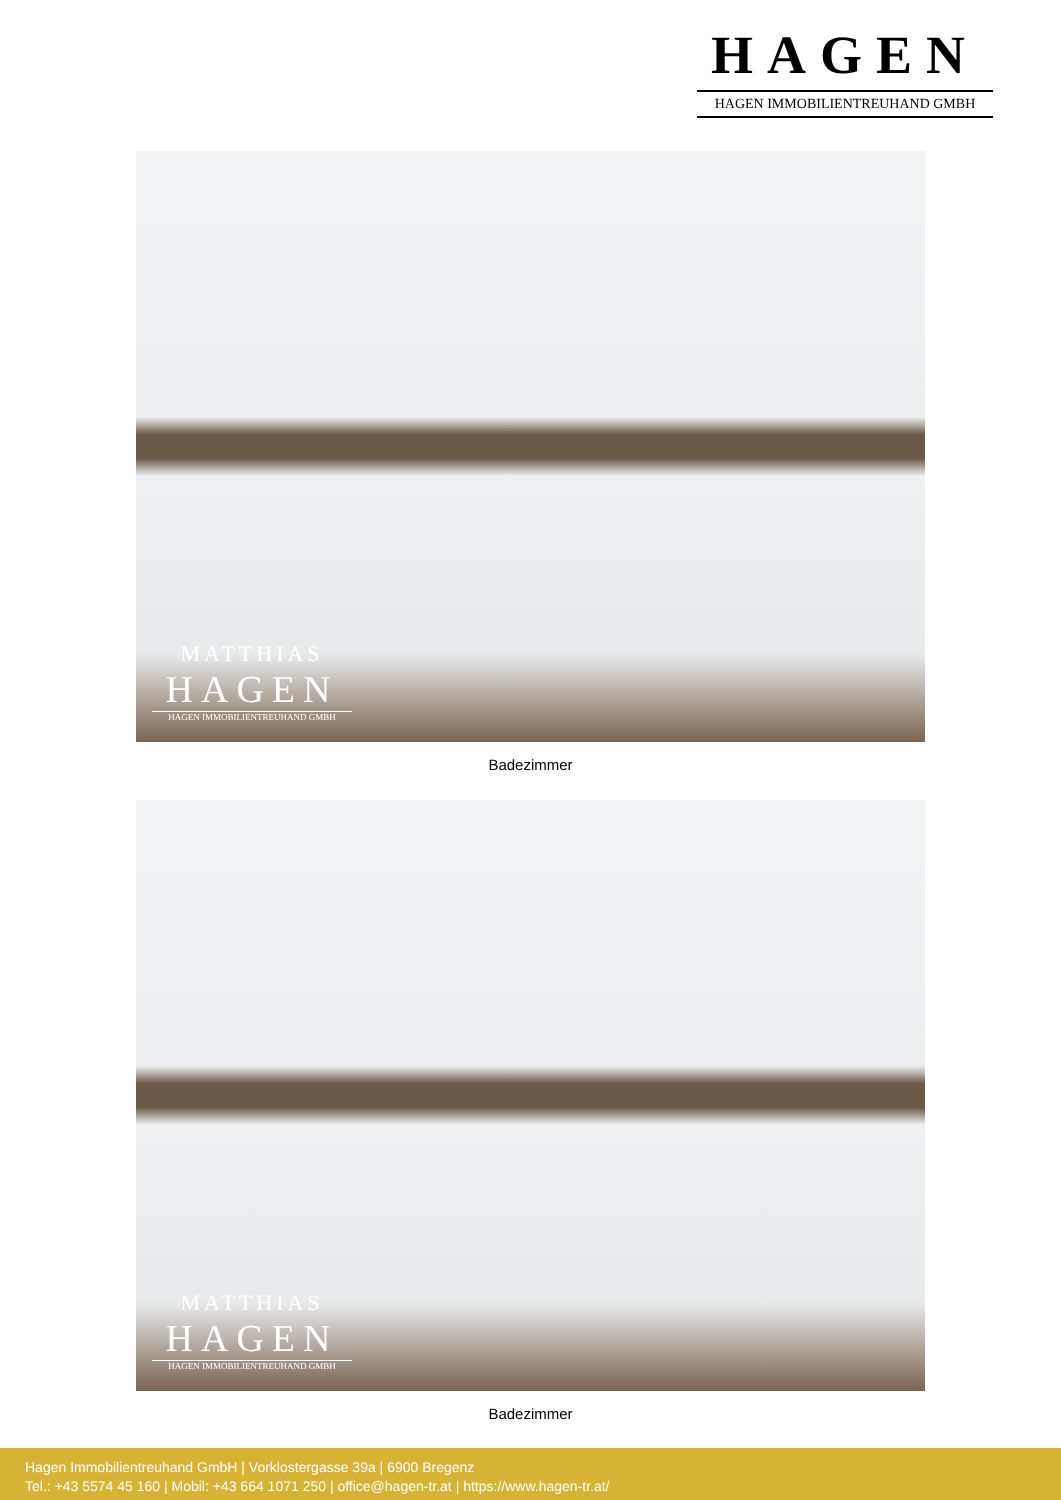HAGEN
HAGEN IMMOBILIENTREUHAND GMBH
MATTHIAS
HAGEN
HAGEN IMMOBILIENTREUHAND GMBH
Badezimmer
MATTHIAS
HAGEN
HAGEN IMMOBILIENTREUHAND GMBH
Badezimmer
Hagen Immobilientreuhand GmbH | Vorklostergasse 39a | 6900 Bregenz
Tel.: +43 5574 45 160 | Mobil: +43 664 1071 250 | office@hagen-tr.at | https://www.hagen-tr.at/